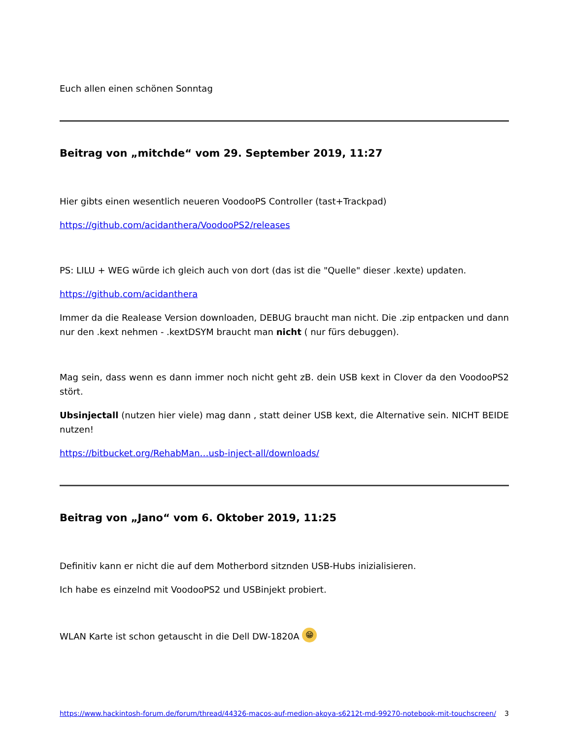Euch allen einen schönen Sonntag
Beitrag von „mitchde“ vom 29. September 2019, 11:27
Hier gibts einen wesentlich neueren VoodooPS Controller (tast+Trackpad)
https://github.com/acidanthera/VoodooPS2/releases
PS: LILU + WEG würde ich gleich auch von dort (das ist die "Quelle" dieser .kexte) updaten.
https://github.com/acidanthera
Immer da die Realease Version downloaden, DEBUG braucht man nicht. Die .zip entpacken und dann nur den .kext nehmen - .kextDSYM braucht man nicht ( nur fürs debuggen).
Mag sein, dass wenn es dann immer noch nicht geht zB. dein USB kext in Clover da den VoodooPS2 stört.
Ubsinjectall (nutzen hier viele) mag dann , statt deiner USB kext, die Alternative sein. NICHT BEIDE nutzen!
https://bitbucket.org/RehabMan…usb-inject-all/downloads/
Beitrag von „Jano“ vom 6. Oktober 2019, 11:25
Definitiv kann er nicht die auf dem Motherbord sitznden USB-Hubs inizialisieren.
Ich habe es einzelnd mit VoodooPS2 und USBinjekt probiert.
WLAN Karte ist schon getauscht in die Dell DW-1820A 😁
https://www.hackintosh-forum.de/forum/thread/44326-macos-auf-medion-akoya-s6212t-md-99270-notebook-mit-touchscreen/ 3